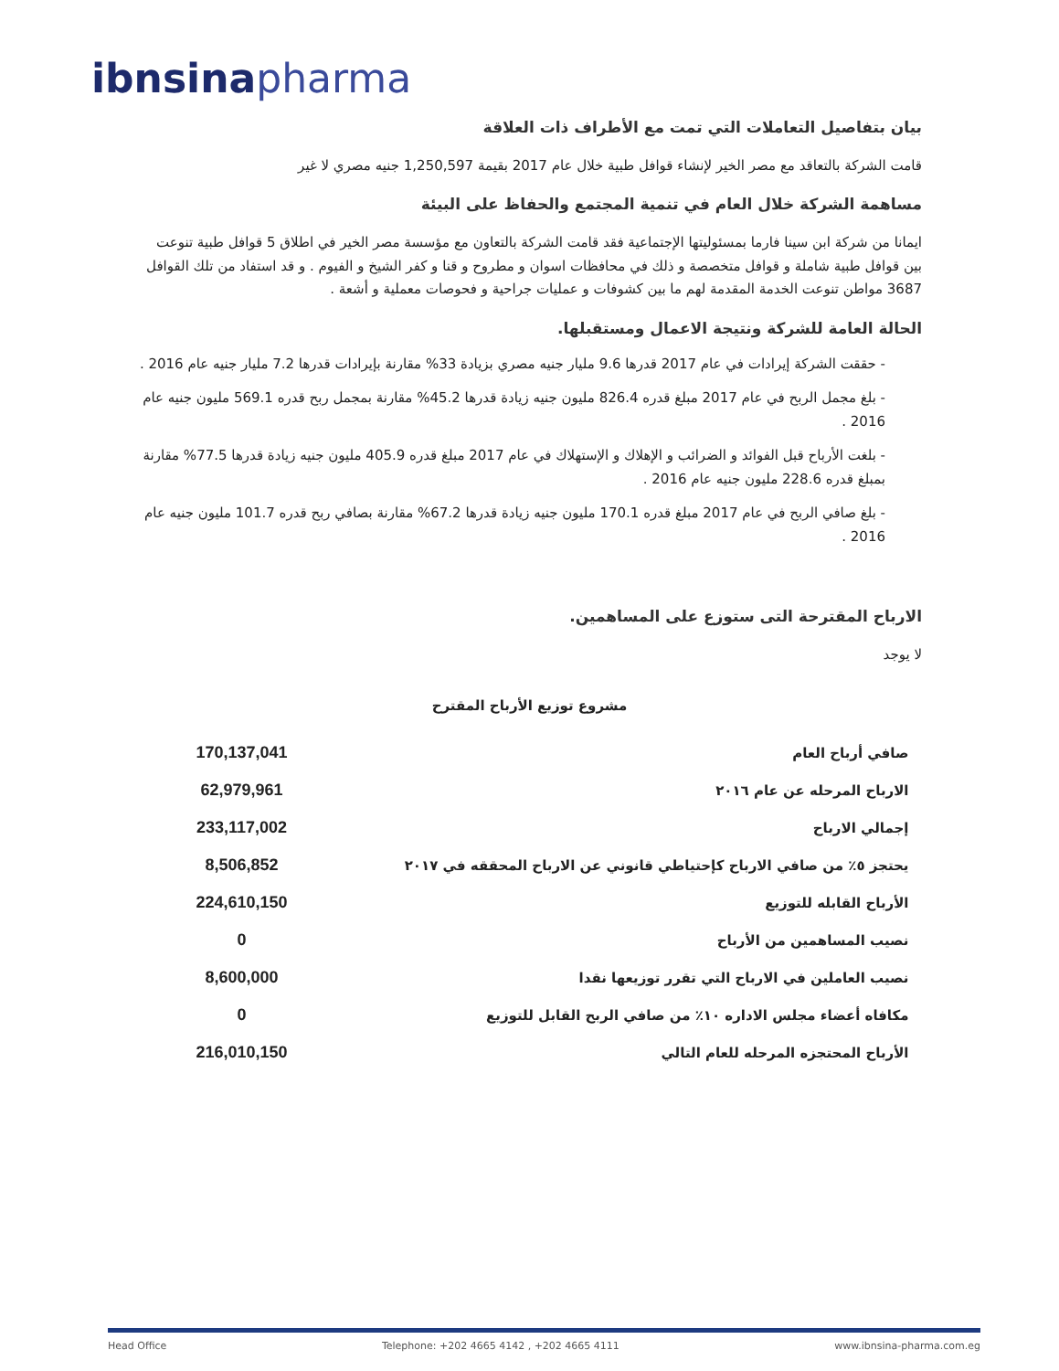ibnsina pharma
بيان بتفاصيل التعاملات التي تمت مع الأطراف ذات العلاقة
قامت الشركة بالتعاقد مع مصر الخير لإنشاء قوافل طبية خلال عام 2017 بقيمة 1,250,597 جنيه مصري لا غير
مساهمة الشركة خلال العام في تنمية المجتمع والحفاظ على البيئة
ايمانا من شركة ابن سينا فارما بمسئوليتها الإجتماعية فقد قامت الشركة بالتعاون مع مؤسسة مصر الخير في اطلاق 5 قوافل طبية تنوعت بين قوافل طبية شاملة و قوافل متخصصة و ذلك في محافظات اسوان و مطروح و قنا و كفر الشيخ و الفيوم . و قد استفاد من تلك القوافل 3687 مواطن تنوعت الخدمة المقدمة لهم ما بين كشوفات و عمليات جراحية و فحوصات معملية و أشعة .
الحالة العامة للشركة ونتيجة الاعمال ومستقبلها.
- حققت الشركة إيرادات في عام 2017 قدرها 9.6 مليار جنيه مصري بزيادة 33% مقارنة بإيرادات قدرها 7.2 مليار جنيه عام 2016 .
- بلغ مجمل الربح في عام 2017 مبلغ قدره 826.4 مليون جنيه زيادة قدرها 45.2% مقارنة بمجمل ربح قدره 569.1 مليون جنيه عام 2016 .
- بلغت الأرباح قبل الفوائد و الضرائب و الإهلاك و الإستهلاك في عام 2017 مبلغ قدره 405.9 مليون جنيه زيادة قدرها 77.5% مقارنة بمبلغ قدره 228.6 مليون جنيه عام 2016 .
- بلغ صافي الربح في عام 2017 مبلغ قدره 170.1 مليون جنيه زيادة قدرها 67.2% مقارنة بصافي ربح قدره 101.7 مليون جنيه عام 2016 .
الارباح المقترحة التى ستوزع على المساهمين.
لا يوجد
مشروع توزيع الأرباح المقترح
| صافي أرباح العام | 170,137,041 |
| الارباح المرحله عن عام ٢٠١٦ | 62,979,961 |
| إجمالي الارباح | 233,117,002 |
| يحتجز ٥٪ من صافي الارباح كإحتياطي قانوني عن الارباح المحققه في ٢٠١٧ | 8,506,852 |
| الأرباح القابله للتوزيع | 224,610,150 |
| نصيب المساهمين من الأرباح | 0 |
| نصيب العاملين في الارباح التي تقرر توزيعها نقدا | 8,600,000 |
| مكافاه أعضاء مجلس الاداره ١٠٪ من صافي الربح القابل للتوزيع | 0 |
| الأرباح المحتجزه المرحله للعام التالي | 216,010,150 |
Head Office Telephone: +202 4665 4142 , +202 4665 4111 www.ibnsina-pharma.com.eg